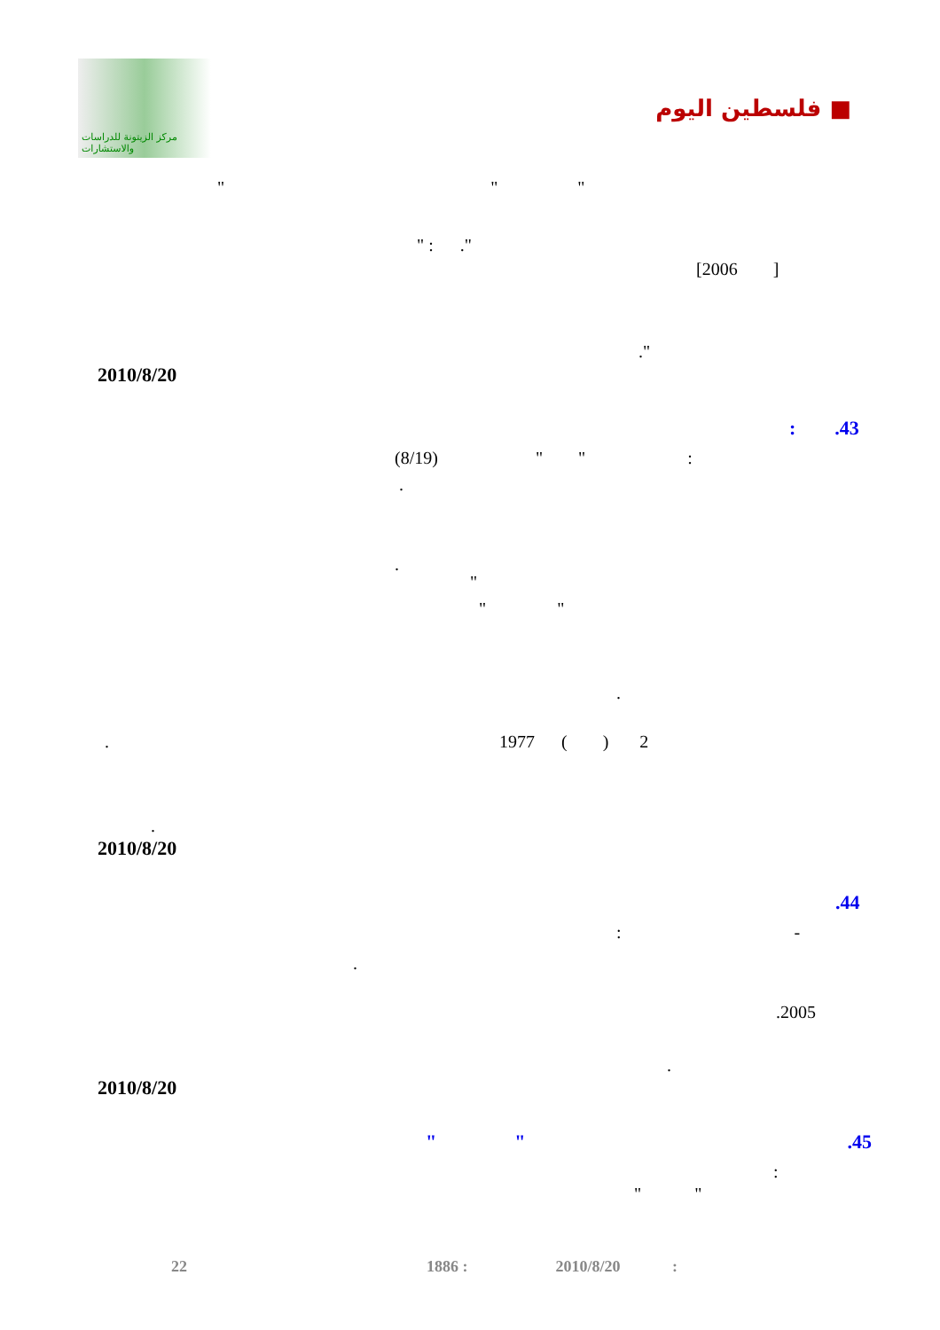مركز الزيتونة للدراسات والاستشارات
فلسطين اليوم ■
" " "
" : ."
[2006 ]
."
2010/8/20
: .43
(8/19) " " :
.
.
"
" "
.
. 1977 ( ) 2
.
2010/8/20
.44
: -
.
.2005
.
2010/8/20
" " .45
:
" "
22 1886 : 2010/8/20 :